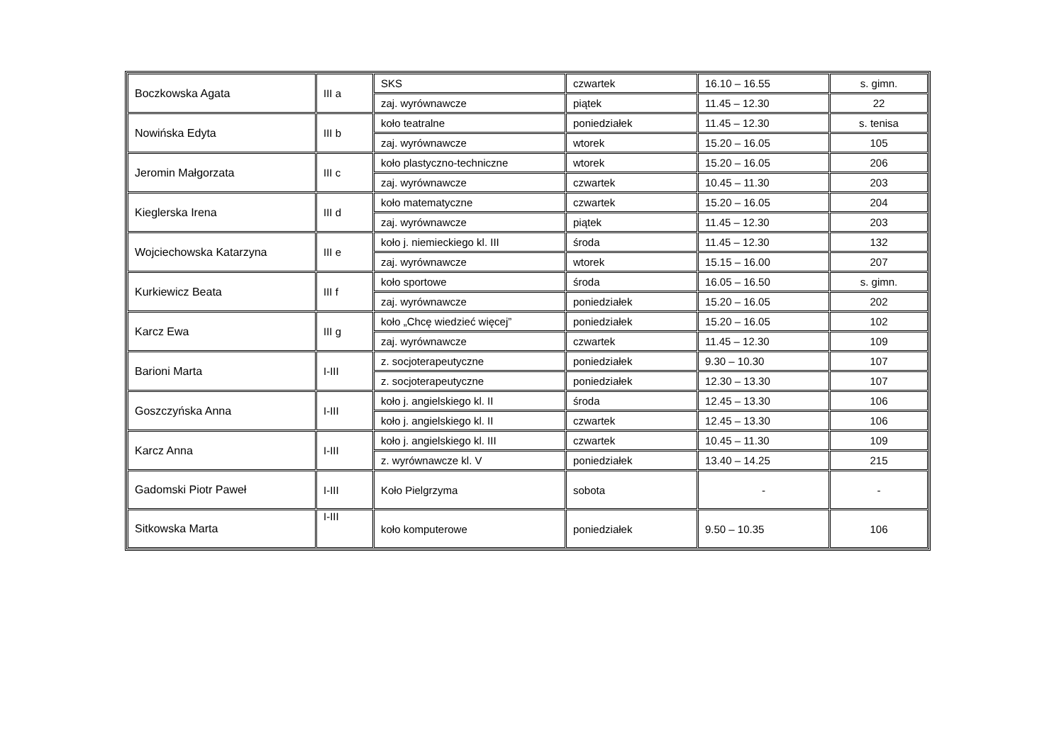| Boczkowska Agata | III a | SKS | czwartek | 16.10 – 16.55 | s. gimn. |
| | | zaj. wyrównawcze | piątek | 11.45 – 12.30 | 22 |
| Nowińska Edyta | III b | koło teatralne | poniedziałek | 11.45 – 12.30 | s. tenisa |
| | | zaj. wyrównawcze | wtorek | 15.20 – 16.05 | 105 |
| Jeromin Małgorzata | III c | koło plastyczno-techniczne | wtorek | 15.20 – 16.05 | 206 |
| | | zaj. wyrównawcze | czwartek | 10.45 – 11.30 | 203 |
| Kieglerska Irena | III d | koło matematyczne | czwartek | 15.20 – 16.05 | 204 |
| | | zaj. wyrównawcze | piątek | 11.45 – 12.30 | 203 |
| Wojciechowska Katarzyna | III e | koło j. niemieckiego kl. III | środa | 11.45 – 12.30 | 132 |
| | | zaj. wyrównawcze | wtorek | 15.15 – 16.00 | 207 |
| Kurkiewicz Beata | III f | koło sportowe | środa | 16.05 – 16.50 | s. gimn. |
| | | zaj. wyrównawcze | poniedziałek | 15.20 – 16.05 | 202 |
| Karcz Ewa | III g | koło „Chcę wiedzieć więcej” | poniedziałek | 15.20 – 16.05 | 102 |
| | | zaj. wyrównawcze | czwartek | 11.45 – 12.30 | 109 |
| Barioni Marta | I-III | z. socjoterapeutyczne | poniedziałek | 9.30 – 10.30 | 107 |
| | | z. socjoterapeutyczne | poniedziałek | 12.30 – 13.30 | 107 |
| Goszczyńska Anna | I-III | koło j. angielskiego kl. II | środa | 12.45 – 13.30 | 106 |
| | | koło j. angielskiego kl. II | czwartek | 12.45 – 13.30 | 106 |
| Karcz Anna | I-III | koło j. angielskiego kl. III | czwartek | 10.45 – 11.30 | 109 |
| | | z. wyrównawcze kl. V | poniedziałek | 13.40 – 14.25 | 215 |
| Gadomski Piotr Paweł | I-III | Koło Pielgrzyma | sobota | - | - |
| Sitkowska Marta | I-III | koło komputerowe | poniedziałek | 9.50 – 10.35 | 106 |